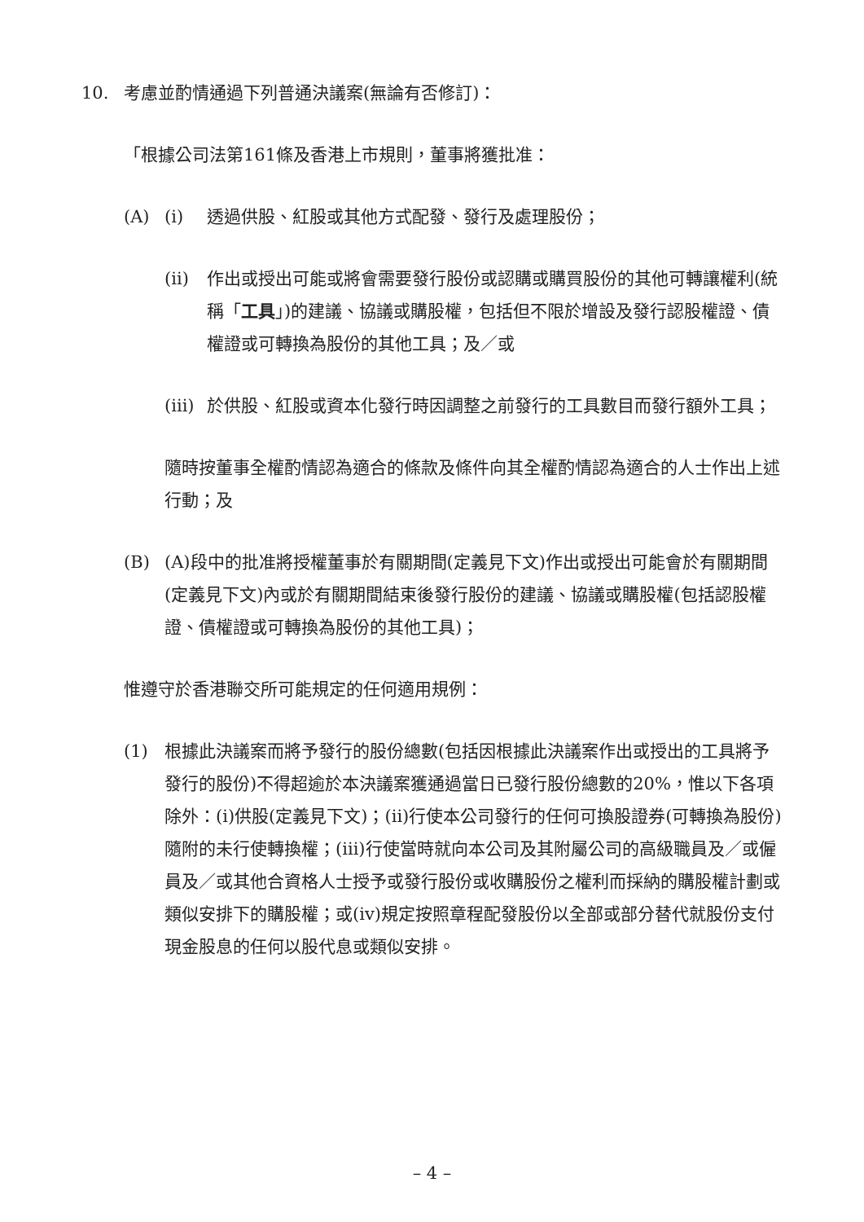10. 考慮並酌情通過下列普通決議案(無論有否修訂)：
「根據公司法第161條及香港上市規則，董事將獲批准：
(A) (i) 透過供股、紅股或其他方式配發、發行及處理股份；
(ii) 作出或授出可能或將會需要發行股份或認購或購買股份的其他可轉讓權利(統稱「工具」)的建議、協議或購股權，包括但不限於增設及發行認股權證、債權證或可轉換為股份的其他工具；及／或
(iii) 於供股、紅股或資本化發行時因調整之前發行的工具數目而發行額外工具；
隨時按董事全權酌情認為適合的條款及條件向其全權酌情認為適合的人士作出上述行動；及
(B) (A)段中的批准將授權董事於有關期間(定義見下文)作出或授出可能會於有關期間(定義見下文)內或於有關期間結束後發行股份的建議、協議或購股權(包括認股權證、債權證或可轉換為股份的其他工具)；
惟遵守於香港聯交所可能規定的任何適用規例：
(1) 根據此決議案而將予發行的股份總數(包括因根據此決議案作出或授出的工具將予發行的股份)不得超逾於本決議案獲通過當日已發行股份總數的20%，惟以下各項除外：(i)供股(定義見下文)；(ii)行使本公司發行的任何可換股證券(可轉換為股份)隨附的未行使轉換權；(iii)行使當時就向本公司及其附屬公司的高級職員及／或僱員及／或其他合資格人士授予或發行股份或收購股份之權利而採納的購股權計劃或類似安排下的購股權；或(iv)規定按照章程配發股份以全部或部分替代就股份支付現金股息的任何以股代息或類似安排。
– 4 –